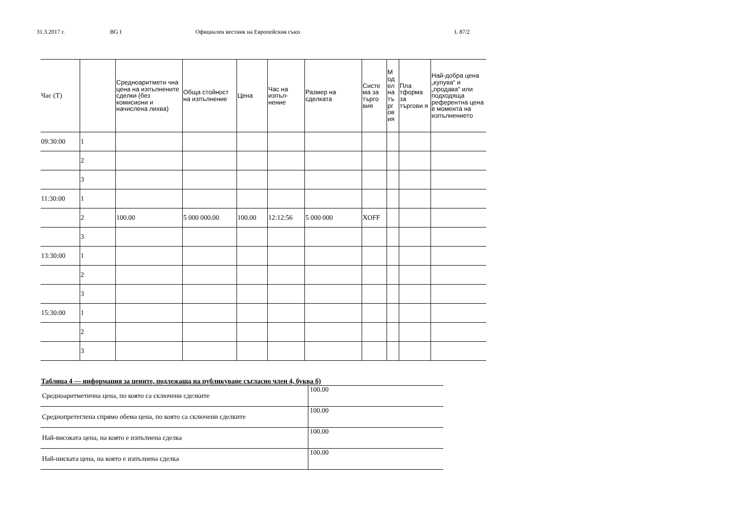31.3.2017 г. BG I Официален вестник на Европейския съюз L 87/2
| Час (T) | | Средноаритмети чна цена на изпълнените сделки (без комисиони и начислена лихва) | Обща стойност на изпълнение | Цена | Час на изпъл-нение | Размер на сделката | Систе ма за търго вия | М од ел на тъ рг ов ия | Пла тформа за търгови я | Най-добра цена „купува“ и „продава“ или подходяща референтна цена в момента на изпълнението |
| --- | --- | --- | --- | --- | --- | --- | --- | --- | --- | --- |
| 09:30:00 | 1 | | | | | | | | | |
| | 2 | | | | | | | | | |
| | 3 | | | | | | | | | |
| 11:30:00 | 1 | | | | | | | | | |
| | 2 | 100.00 | 5 000 000.00 | 100.00 | 12:12:56 | 5 000 000 | XOFF | | | |
| | 3 | | | | | | | | | |
| 13:30:00 | 1 | | | | | | | | | |
| | 2 | | | | | | | | | |
| | 3 | | | | | | | | | |
| 15:30:00 | 1 | | | | | | | | | |
| | 2 | | | | | | | | | |
| | 3 | | | | | | | | | |
Таблица 4 — информация за цените, подлежаща на публикуване съгласно член 4, буква б)
| Средноаритметична цена, по която са сключени сделките | 100.00 |
| Среднопретеглена спрямо обема цена, по която са сключени сделките | 100.00 |
| Най-високата цена, на която е изпълнена сделка | 100.00 |
| Най-ниската цена, на която е изпълнена сделка | 100.00 |